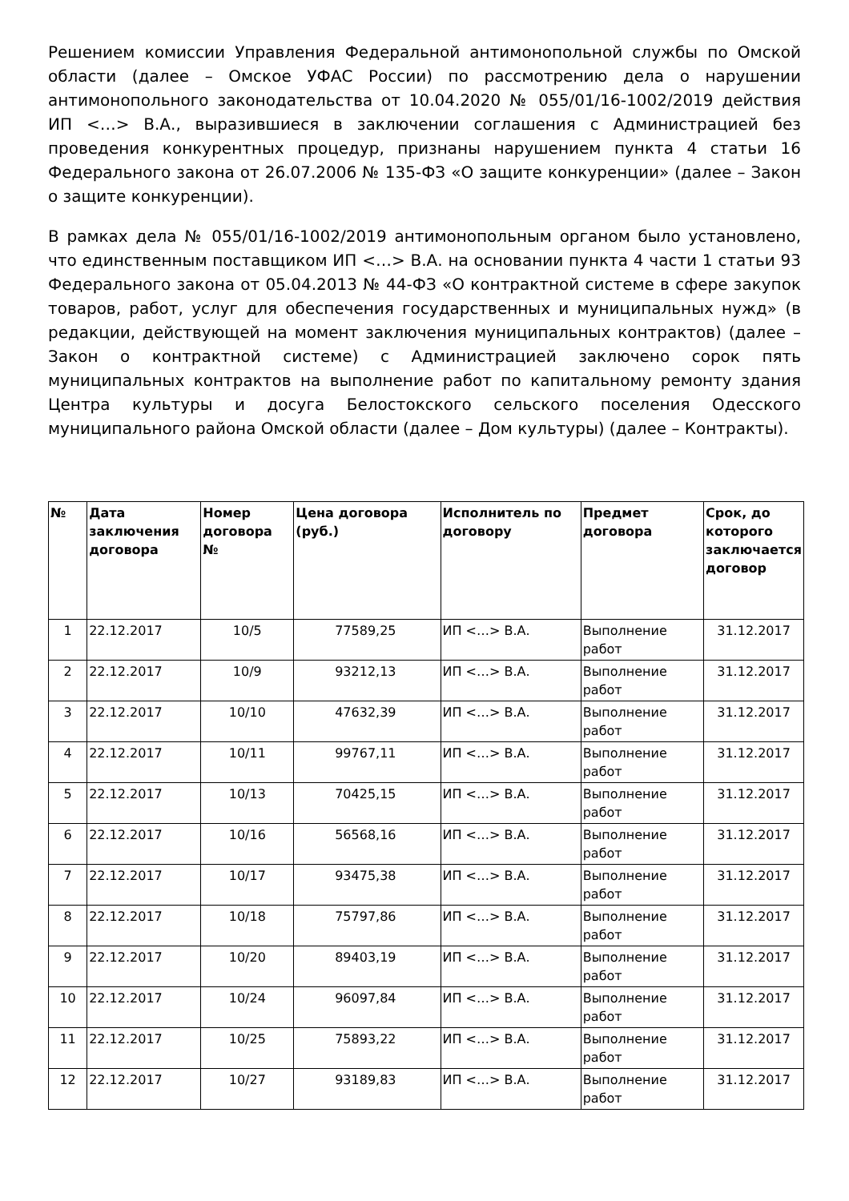Решением комиссии Управления Федеральной антимонопольной службы по Омской области (далее – Омское УФАС России) по рассмотрению дела о нарушении антимонопольного законодательства от 10.04.2020 № 055/01/16-1002/2019 действия ИП <…> В.А., выразившиеся в заключении соглашения с Администрацией без проведения конкурентных процедур, признаны нарушением пункта 4 статьи 16 Федерального закона от 26.07.2006 № 135-ФЗ «О защите конкуренции» (далее – Закон о защите конкуренции).
В рамках дела № 055/01/16-1002/2019 антимонопольным органом было установлено, что единственным поставщиком ИП <…> В.А. на основании пункта 4 части 1 статьи 93 Федерального закона от 05.04.2013 № 44-ФЗ «О контрактной системе в сфере закупок товаров, работ, услуг для обеспечения государственных и муниципальных нужд» (в редакции, действующей на момент заключения муниципальных контрактов) (далее – Закон о контрактной системе) с Администрацией заключено сорок пять муниципальных контрактов на выполнение работ по капитальному ремонту здания Центра культуры и досуга Белостокского сельского поселения Одесского муниципального района Омской области (далее – Дом культуры) (далее – Контракты).
| № | Дата заключения договора | Номер договора № | Цена договора (руб.) | Исполнитель по договору | Предмет договора | Срок, до которого заключается договор |
| --- | --- | --- | --- | --- | --- | --- |
| 1 | 22.12.2017 | 10/5 | 77589,25 | ИП <…> В.А. | Выполнение работ | 31.12.2017 |
| 2 | 22.12.2017 | 10/9 | 93212,13 | ИП <…> В.А. | Выполнение работ | 31.12.2017 |
| 3 | 22.12.2017 | 10/10 | 47632,39 | ИП <…> В.А. | Выполнение работ | 31.12.2017 |
| 4 | 22.12.2017 | 10/11 | 99767,11 | ИП <…> В.А. | Выполнение работ | 31.12.2017 |
| 5 | 22.12.2017 | 10/13 | 70425,15 | ИП <…> В.А. | Выполнение работ | 31.12.2017 |
| 6 | 22.12.2017 | 10/16 | 56568,16 | ИП <…> В.А. | Выполнение работ | 31.12.2017 |
| 7 | 22.12.2017 | 10/17 | 93475,38 | ИП <…> В.А. | Выполнение работ | 31.12.2017 |
| 8 | 22.12.2017 | 10/18 | 75797,86 | ИП <…> В.А. | Выполнение работ | 31.12.2017 |
| 9 | 22.12.2017 | 10/20 | 89403,19 | ИП <…> В.А. | Выполнение работ | 31.12.2017 |
| 10 | 22.12.2017 | 10/24 | 96097,84 | ИП <…> В.А. | Выполнение работ | 31.12.2017 |
| 11 | 22.12.2017 | 10/25 | 75893,22 | ИП <…> В.А. | Выполнение работ | 31.12.2017 |
| 12 | 22.12.2017 | 10/27 | 93189,83 | ИП <…> В.А. | Выполнение работ | 31.12.2017 |